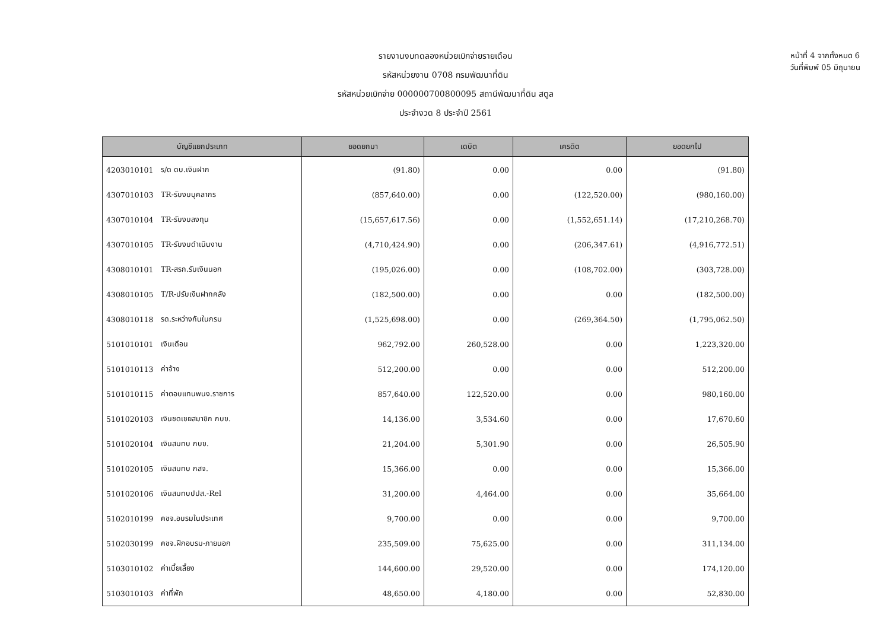รายงานงบทดลองหน่วยเบิกจ่ายรายเดือน
รหัสหน่วยงาน 0708 กรมพัฒนาที่ดิน
รหัสหน่วยเบิกจ่าย 000000700800095 สถานีพัฒนาที่ดิน สตูล
ประจำงวด 8 ประจำปี 2561
หน้าที่ 4 จากทั้งหมด 6
วันที่พิมพ์ 05 มิถุนายน
| บัญชีแยกประเภท | | ยอดยกมา | เดบิต | เครดิต | ยอดยกไป |
| --- | --- | --- | --- | --- | --- |
| 4203010101 | ร/ด ดบ.เงินฝาก | (91.80) | 0.00 | 0.00 | (91.80) |
| 4307010103 | TR-รับงบบุคลากร | (857,640.00) | 0.00 | (122,520.00) | (980,160.00) |
| 4307010104 | TR-รับงบลงทุน | (15,657,617.56) | 0.00 | (1,552,651.14) | (17,210,268.70) |
| 4307010105 | TR-รับงบดำเนินงาน | (4,710,424.90) | 0.00 | (206,347.61) | (4,916,772.51) |
| 4308010101 | TR-สรก.รับเงินนอก | (195,026.00) | 0.00 | (108,702.00) | (303,728.00) |
| 4308010105 | T/R-ปรับเงินฝากคลัง | (182,500.00) | 0.00 | 0.00 | (182,500.00) |
| 4308010118 | รด.ระหว่างกันในกรม | (1,525,698.00) | 0.00 | (269,364.50) | (1,795,062.50) |
| 5101010101 | เงินเดือน | 962,792.00 | 260,528.00 | 0.00 | 1,223,320.00 |
| 5101010113 | ค่าจ้าง | 512,200.00 | 0.00 | 0.00 | 512,200.00 |
| 5101010115 | ค่าตอบแทนพนง.ราชการ | 857,640.00 | 122,520.00 | 0.00 | 980,160.00 |
| 5101020103 | เงินชดเชยสมาชิก กบข. | 14,136.00 | 3,534.60 | 0.00 | 17,670.60 |
| 5101020104 | เงินสมทบ กบข. | 21,204.00 | 5,301.90 | 0.00 | 26,505.90 |
| 5101020105 | เงินสมทบ กสจ. | 15,366.00 | 0.00 | 0.00 | 15,366.00 |
| 5101020106 | เงินสมทบปปส.-Rel | 31,200.00 | 4,464.00 | 0.00 | 35,664.00 |
| 5102010199 | คชจ.อบรมในประเทศ | 9,700.00 | 0.00 | 0.00 | 9,700.00 |
| 5102030199 | คชจ.ฝึกอบรม-ภายนอก | 235,509.00 | 75,625.00 | 0.00 | 311,134.00 |
| 5103010102 | ค่าเบี้ยเลี้ยง | 144,600.00 | 29,520.00 | 0.00 | 174,120.00 |
| 5103010103 | ค่าที่พัก | 48,650.00 | 4,180.00 | 0.00 | 52,830.00 |